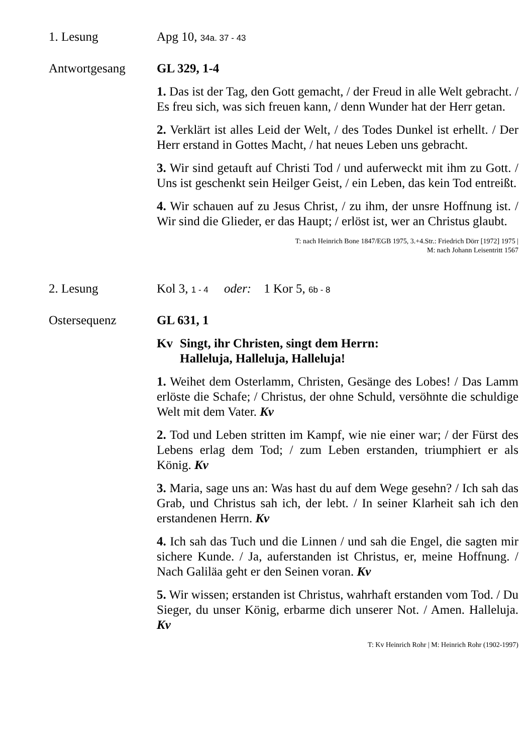1. Lesung Apg 10, 34a. 37 - 43
Antwortgesang GL 329, 1-4
1. Das ist der Tag, den Gott gemacht, / der Freud in alle Welt gebracht. / Es freu sich, was sich freuen kann, / denn Wunder hat der Herr getan.
2. Verklärt ist alles Leid der Welt, / des Todes Dunkel ist erhellt. / Der Herr erstand in Gottes Macht, / hat neues Leben uns gebracht.
3. Wir sind getauft auf Christi Tod / und auferweckt mit ihm zu Gott. / Uns ist geschenkt sein Heilger Geist, / ein Leben, das kein Tod entreißt.
4. Wir schauen auf zu Jesus Christ, / zu ihm, der unsre Hoffnung ist. / Wir sind die Glieder, er das Haupt; / erlöst ist, wer an Christus glaubt.
T: nach Heinrich Bone 1847/EGB 1975, 3.+4.Str.: Friedrich Dörr [1972] 1975 |
M: nach Johann Leisentritt 1567
2. Lesung Kol 3, 1 - 4 oder: 1 Kor 5, 6b - 8
Ostersequenz GL 631, 1
Kv Singt, ihr Christen, singt dem Herrn:
Halleluja, Halleluja, Halleluja!
1. Weihet dem Osterlamm, Christen, Gesänge des Lobes! / Das Lamm erlöste die Schafe; / Christus, der ohne Schuld, versöhnte die schuldige Welt mit dem Vater. Kv
2. Tod und Leben stritten im Kampf, wie nie einer war; / der Fürst des Lebens erlag dem Tod; / zum Leben erstanden, triumphiert er als König. Kv
3. Maria, sage uns an: Was hast du auf dem Wege gesehn? / Ich sah das Grab, und Christus sah ich, der lebt. / In seiner Klarheit sah ich den erstandenen Herrn. Kv
4. Ich sah das Tuch und die Linnen / und sah die Engel, die sagten mir sichere Kunde. / Ja, auferstanden ist Christus, er, meine Hoffnung. / Nach Galiläa geht er den Seinen voran. Kv
5. Wir wissen; erstanden ist Christus, wahrhaft erstanden vom Tod. / Du Sieger, du unser König, erbarme dich unserer Not. / Amen. Halleluja. Kv
T: Kv Heinrich Rohr | M: Heinrich Rohr (1902-1997)